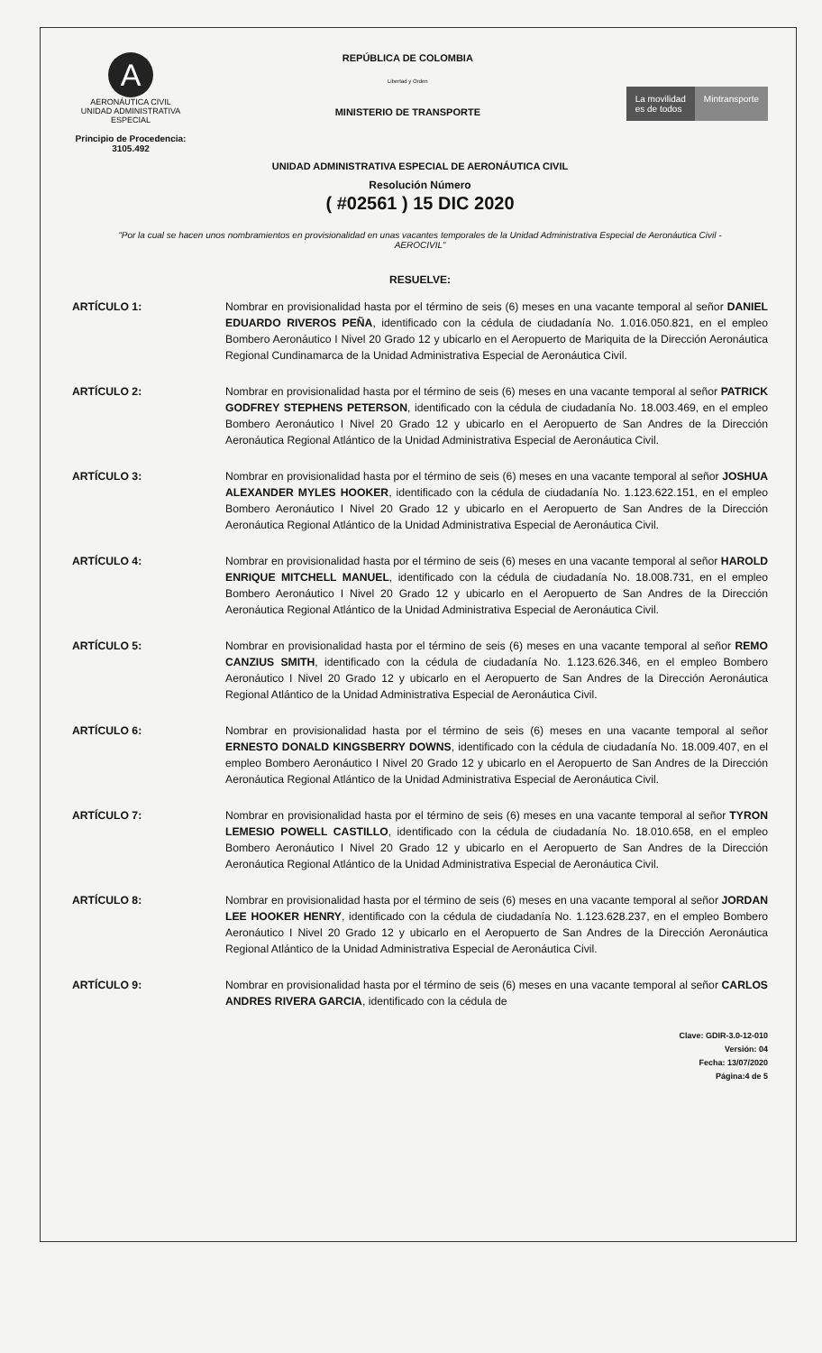A
AERONÁUTICA CIVIL
UNIDAD ADMINISTRATIVA ESPECIAL
Principio de Procedencia:
3105.492
REPÚBLICA DE COLOMBIA
Libertad y Orden
MINISTERIO DE TRANSPORTE
La movilidad
es de todos
Mintransporte
UNIDAD ADMINISTRATIVA ESPECIAL DE AERONÁUTICA CIVIL
Resolución Número
( #02561 ) 15 DIC 2020
“Por la cual se hacen unos nombramientos en provisionalidad en unas vacantes temporales de la Unidad Administrativa Especial de Aeronáutica Civil -AEROCIVIL”
RESUELVE:
ARTÍCULO 1: Nombrar en provisionalidad hasta por el término de seis (6) meses en una vacante temporal al señor DANIEL EDUARDO RIVEROS PEÑA, identificado con la cédula de ciudadanía No. 1.016.050.821, en el empleo Bombero Aeronáutico I Nivel 20 Grado 12 y ubicarlo en el Aeropuerto de Mariquita de la Dirección Aeronáutica Regional Cundinamarca de la Unidad Administrativa Especial de Aeronáutica Civil.
ARTÍCULO 2: Nombrar en provisionalidad hasta por el término de seis (6) meses en una vacante temporal al señor PATRICK GODFREY STEPHENS PETERSON, identificado con la cédula de ciudadanía No. 18.003.469, en el empleo Bombero Aeronáutico I Nivel 20 Grado 12 y ubicarlo en el Aeropuerto de San Andres de la Dirección Aeronáutica Regional Atlántico de la Unidad Administrativa Especial de Aeronáutica Civil.
ARTÍCULO 3: Nombrar en provisionalidad hasta por el término de seis (6) meses en una vacante temporal al señor JOSHUA ALEXANDER MYLES HOOKER, identificado con la cédula de ciudadanía No. 1.123.622.151, en el empleo Bombero Aeronáutico I Nivel 20 Grado 12 y ubicarlo en el Aeropuerto de San Andres de la Dirección Aeronáutica Regional Atlántico de la Unidad Administrativa Especial de Aeronáutica Civil.
ARTÍCULO 4: Nombrar en provisionalidad hasta por el término de seis (6) meses en una vacante temporal al señor HAROLD ENRIQUE MITCHELL MANUEL, identificado con la cédula de ciudadanía No. 18.008.731, en el empleo Bombero Aeronáutico I Nivel 20 Grado 12 y ubicarlo en el Aeropuerto de San Andres de la Dirección Aeronáutica Regional Atlántico de la Unidad Administrativa Especial de Aeronáutica Civil.
ARTÍCULO 5: Nombrar en provisionalidad hasta por el término de seis (6) meses en una vacante temporal al señor REMO CANZIUS SMITH, identificado con la cédula de ciudadanía No. 1.123.626.346, en el empleo Bombero Aeronáutico I Nivel 20 Grado 12 y ubicarlo en el Aeropuerto de San Andres de la Dirección Aeronáutica Regional Atlántico de la Unidad Administrativa Especial de Aeronáutica Civil.
ARTÍCULO 6: Nombrar en provisionalidad hasta por el término de seis (6) meses en una vacante temporal al señor ERNESTO DONALD KINGSBERRY DOWNS, identificado con la cédula de ciudadanía No. 18.009.407, en el empleo Bombero Aeronáutico I Nivel 20 Grado 12 y ubicarlo en el Aeropuerto de San Andres de la Dirección Aeronáutica Regional Atlántico de la Unidad Administrativa Especial de Aeronáutica Civil.
ARTÍCULO 7: Nombrar en provisionalidad hasta por el término de seis (6) meses en una vacante temporal al señor TYRON LEMESIO POWELL CASTILLO, identificado con la cédula de ciudadanía No. 18.010.658, en el empleo Bombero Aeronáutico I Nivel 20 Grado 12 y ubicarlo en el Aeropuerto de San Andres de la Dirección Aeronáutica Regional Atlántico de la Unidad Administrativa Especial de Aeronáutica Civil.
ARTÍCULO 8: Nombrar en provisionalidad hasta por el término de seis (6) meses en una vacante temporal al señor JORDAN LEE HOOKER HENRY, identificado con la cédula de ciudadanía No. 1.123.628.237, en el empleo Bombero Aeronáutico I Nivel 20 Grado 12 y ubicarlo en el Aeropuerto de San Andres de la Dirección Aeronáutica Regional Atlántico de la Unidad Administrativa Especial de Aeronáutica Civil.
ARTÍCULO 9: Nombrar en provisionalidad hasta por el término de seis (6) meses en una vacante temporal al señor CARLOS ANDRES RIVERA GARCIA, identificado con la cédula de
Clave: GDIR-3.0-12-010
Versión: 04
Fecha: 13/07/2020
Página:4 de 5